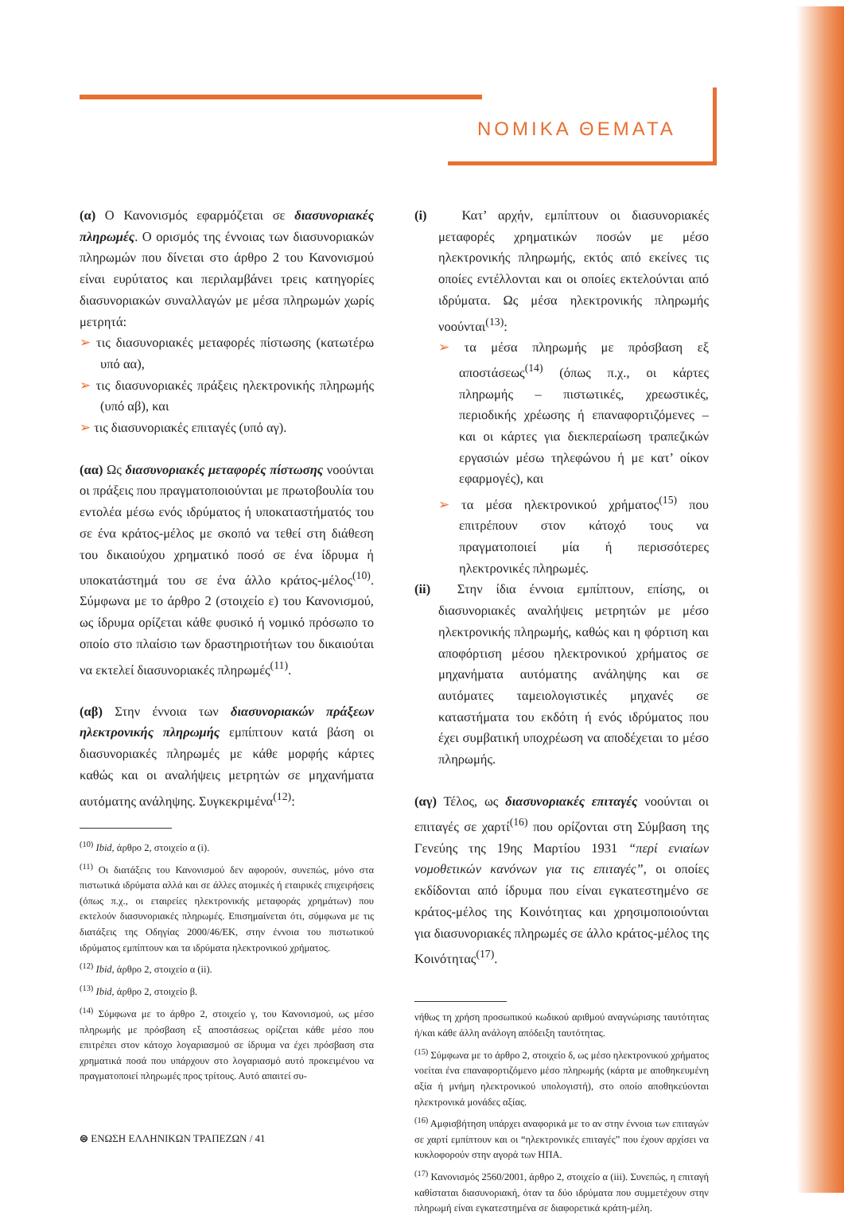ΝΟΜΙΚΑ ΘΕΜΑΤΑ
(α) Ο Κανονισμός εφαρμόζεται σε διασυνοριακές πληρωμές. Ο ορισμός της έννοιας των διασυνοριακών πληρωμών που δίνεται στο άρθρο 2 του Κανονισμού είναι ευρύτατος και περιλαμβάνει τρεις κατηγορίες διασυνοριακών συναλλαγών με μέσα πληρωμών χωρίς μετρητά:
➢ τις διασυνοριακές μεταφορές πίστωσης (κατωτέρω υπό αα),
➢ τις διασυνοριακές πράξεις ηλεκτρονικής πληρωμής (υπό αβ), και
➢ τις διασυνοριακές επιταγές (υπό αγ).
(αα) Ως διασυνοριακές μεταφορές πίστωσης νοούνται οι πράξεις που πραγματοποιούνται με πρωτοβουλία του εντολέα μέσω ενός ιδρύματος ή υποκαταστήματός του σε ένα κράτος-μέλος με σκοπό να τεθεί στη διάθεση του δικαιούχου χρηματικό ποσό σε ένα ίδρυμα ή υποκατάστημά του σε ένα άλλο κράτος-μέλος<sup>(10)</sup>. Σύμφωνα με το άρθρο 2 (στοιχείο ε) του Κανονισμού, ως ίδρυμα ορίζεται κάθε φυσικό ή νομικό πρόσωπο το οποίο στο πλαίσιο των δραστηριοτήτων του δικαιούται να εκτελεί διασυνοριακές πληρωμές<sup>(11)</sup>.
(αβ) Στην έννοια των διασυνοριακών πράξεων ηλεκτρονικής πληρωμής εμπίπτουν κατά βάση οι διασυνοριακές πληρωμές με κάθε μορφής κάρτες καθώς και οι αναλήψεις μετρητών σε μηχανήματα αυτόματης ανάληψης. Συγκεκριμένα<sup>(12)</sup>:
<sup>(10)</sup> Ibid, άρθρο 2, στοιχείο α (i).
<sup>(11)</sup> Οι διατάξεις του Κανονισμού δεν αφορούν, συνεπώς, μόνο στα πιστωτικά ιδρύματα αλλά και σε άλλες ατομικές ή εταιρικές επιχειρήσεις (όπως π.χ., οι εταιρείες ηλεκτρονικής μεταφοράς χρημάτων) που εκτελούν διασυνοριακές πληρωμές. Επισημαίνεται ότι, σύμφωνα με τις διατάξεις της Οδηγίας 2000/46/ΕΚ, στην έννοια του πιστωτικού ιδρύματος εμπίπτουν και τα ιδρύματα ηλεκτρονικού χρήματος.
<sup>(12)</sup> Ibid, άρθρο 2, στοιχείο α (ii).
<sup>(13)</sup> Ibid, άρθρο 2, στοιχείο β.
<sup>(14)</sup> Σύμφωνα με το άρθρο 2, στοιχείο γ, του Κανονισμού, ως μέσο πληρωμής με πρόσβαση εξ αποστάσεως ορίζεται κάθε μέσο που επιτρέπει στον κάτοχο λογαριασμού σε ίδρυμα να έχει πρόσβαση στα χρηματικά ποσά που υπάρχουν στο λογαριασμό αυτό προκειμένου να πραγματοποιεί πληρωμές προς τρίτους. Αυτό απαιτεί συ-
(i) Κατ’ αρχήν, εμπίπτουν οι διασυνοριακές μεταφορές χρηματικών ποσών με μέσο ηλεκτρονικής πληρωμής, εκτός από εκείνες τις οποίες εντέλλονται και οι οποίες εκτελούνται από ιδρύματα. Ως μέσα ηλεκτρονικής πληρωμής νοούνται<sup>(13)</sup>:
➢ τα μέσα πληρωμής με πρόσβαση εξ αποστάσεως<sup>(14)</sup> (όπως π.χ., οι κάρτες πληρωμής – πιστωτικές, χρεωστικές, περιοδικής χρέωσης ή επαναφορτιζόμενες – και οι κάρτες για διεκπεραίωση τραπεζικών εργασιών μέσω τηλεφώνου ή με κατ’ οίκον εφαρμογές), και
➢ τα μέσα ηλεκτρονικού χρήματος<sup>(15)</sup> που επιτρέπουν στον κάτοχό τους να πραγματοποιεί μία ή περισσότερες ηλεκτρονικές πληρωμές.
(ii) Στην ίδια έννοια εμπίπτουν, επίσης, οι διασυνοριακές αναλήψεις μετρητών με μέσο ηλεκτρονικής πληρωμής, καθώς και η φόρτιση και αποφόρτιση μέσου ηλεκτρονικού χρήματος σε μηχανήματα αυτόματης ανάληψης και σε αυτόματες ταμειολογιστικές μηχανές σε καταστήματα του εκδότη ή ενός ιδρύματος που έχει συμβατική υποχρέωση να αποδέχεται το μέσο πληρωμής.
(αγ) Τέλος, ως διασυνοριακές επιταγές νοούνται οι επιταγές σε χαρτί<sup>(16)</sup> που ορίζονται στη Σύμβαση της Γενεύης της 19ης Μαρτίου 1931 “περί ενιαίων νομοθετικών κανόνων για τις επιταγές”, οι οποίες εκδίδονται από ίδρυμα που είναι εγκατεστημένο σε κράτος-μέλος της Κοινότητας και χρησιμοποιούνται για διασυνοριακές πληρωμές σε άλλο κράτος-μέλος της Κοινότητας<sup>(17)</sup>.
νήθως τη χρήση προσωπικού κωδικού αριθμού αναγνώρισης ταυτότητας ή/και κάθε άλλη ανάλογη απόδειξη ταυτότητας.
<sup>(15)</sup> Σύμφωνα με το άρθρο 2, στοιχείο δ, ως μέσο ηλεκτρονικού χρήματος νοείται ένα επαναφορτιζόμενο μέσο πληρωμής (κάρτα με αποθηκευμένη αξία ή μνήμη ηλεκτρονικού υπολογιστή), στο οποίο αποθηκεύονται ηλεκτρονικά μονάδες αξίας.
<sup>(16)</sup> Αμφισβήτηση υπάρχει αναφορικά με το αν στην έννοια των επιταγών σε χαρτί εμπίπτουν και οι “ηλεκτρονικές επιταγές” που έχουν αρχίσει να κυκλοφορούν στην αγορά των ΗΠΑ.
<sup>(17)</sup> Κανονισμός 2560/2001, άρθρο 2, στοιχείο α (iii). Συνεπώς, η επιταγή καθίσταται διασυνοριακή, όταν τα δύο ιδρύματα που συμμετέχουν στην πληρωμή είναι εγκατεστημένα σε διαφορετικά κράτη-μέλη.
⊜ ΕΝΩΣΗ ΕΛΛΗΝΙΚΩΝ ΤΡΑΠΕΖΩΝ / 41